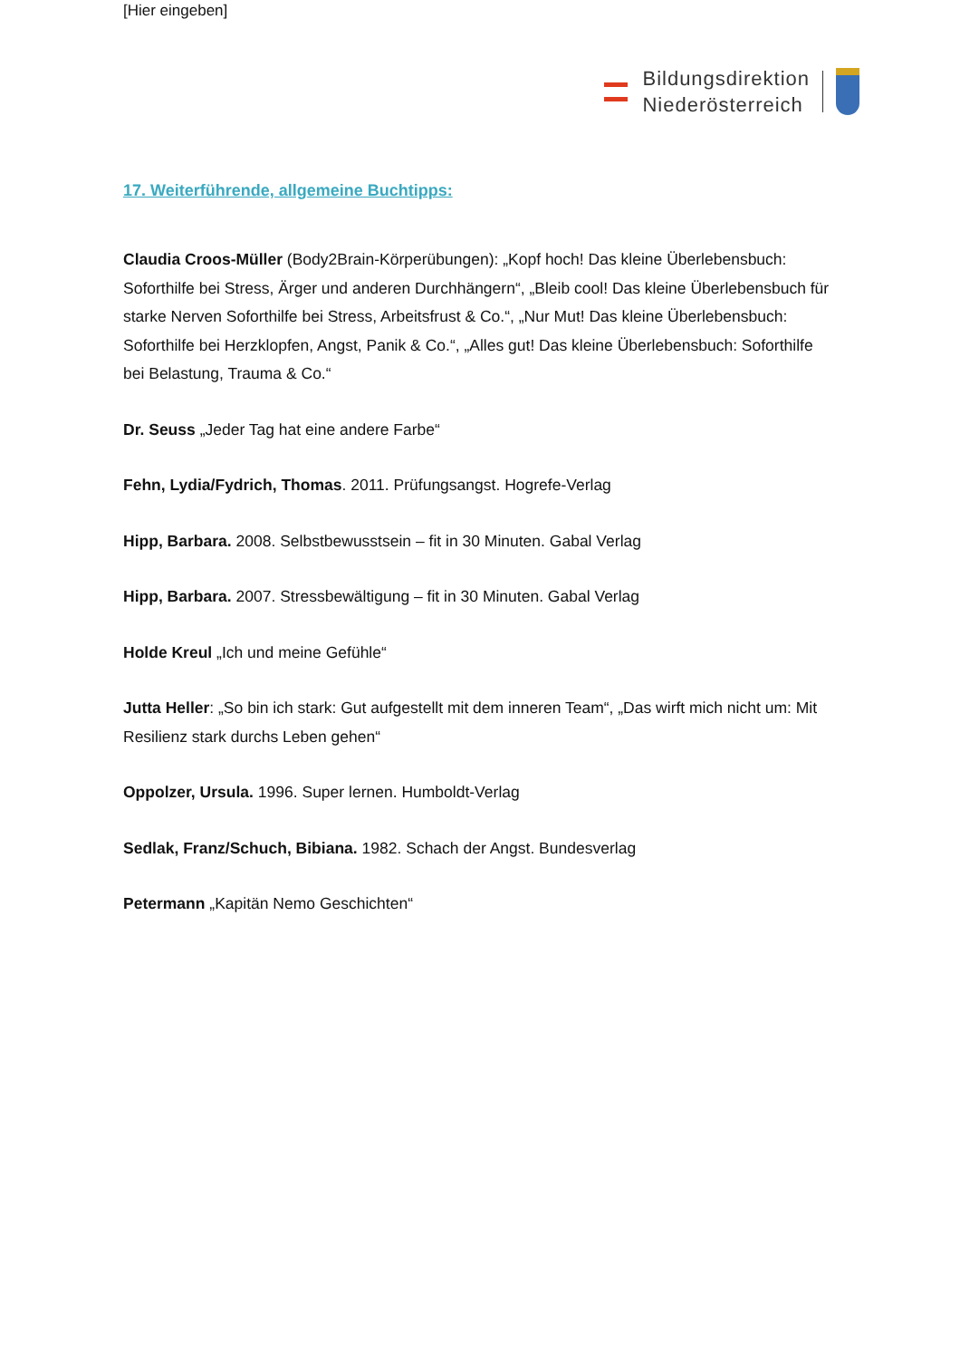[Hier eingeben]
Bildungsdirektion
Niederösterreich
17. Weiterführende, allgemeine Buchtipps:
Claudia Croos-Müller (Body2Brain-Körperübungen): „Kopf hoch! Das kleine Überlebensbuch: Soforthilfe bei Stress, Ärger und anderen Durchhängern“, „Bleib cool! Das kleine Überlebensbuch für starke Nerven Soforthilfe bei Stress, Arbeitsfrust & Co.“, „Nur Mut! Das kleine Überlebensbuch: Soforthilfe bei Herzklopfen, Angst, Panik & Co.“, „Alles gut! Das kleine Überlebensbuch: Soforthilfe bei Belastung, Trauma & Co.“
Dr. Seuss „Jeder Tag hat eine andere Farbe“
Fehn, Lydia/Fydrich, Thomas. 2011. Prüfungsangst. Hogrefe-Verlag
Hipp, Barbara. 2008. Selbstbewusstsein – fit in 30 Minuten. Gabal Verlag
Hipp, Barbara. 2007. Stressbewältigung – fit in 30 Minuten. Gabal Verlag
Holde Kreul „Ich und meine Gefühle“
Jutta Heller: „So bin ich stark: Gut aufgestellt mit dem inneren Team“, „Das wirft mich nicht um: Mit Resilienz stark durchs Leben gehen“
Oppolzer, Ursula. 1996. Super lernen. Humboldt-Verlag
Sedlak, Franz/Schuch, Bibiana. 1982. Schach der Angst. Bundesverlag
Petermann „Kapitän Nemo Geschichten“